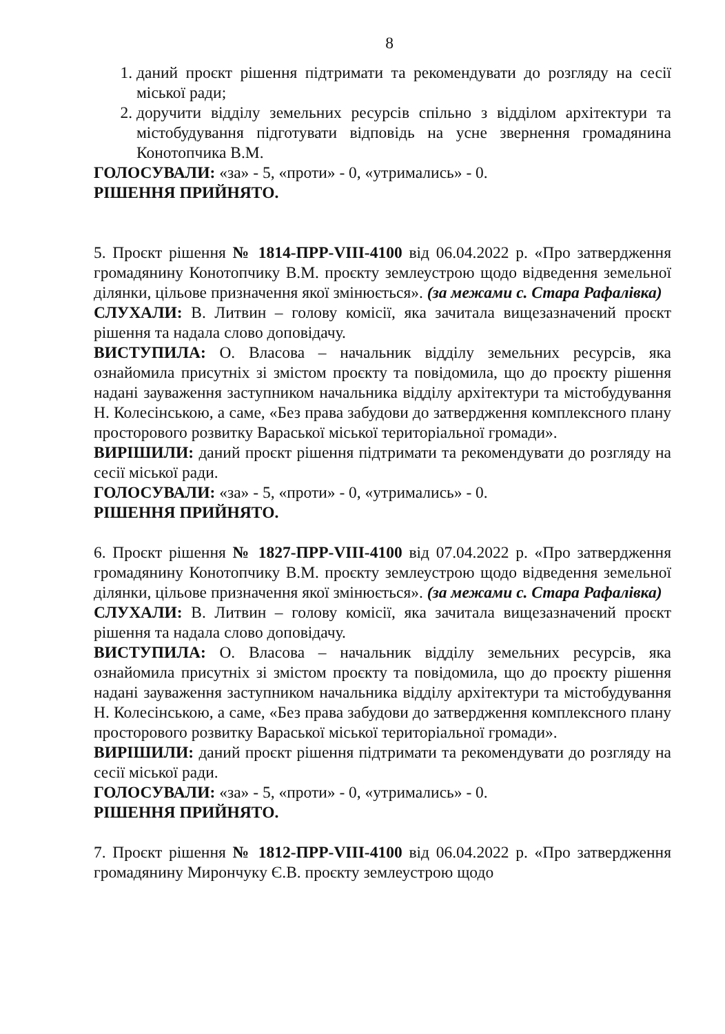8
1. даний проєкт рішення підтримати та рекомендувати до розгляду на сесії міської ради;
2. доручити відділу земельних ресурсів спільно з відділом архітектури та містобудування підготувати відповідь на усне звернення громадянина Конотопчика В.М.
ГОЛОСУВАЛИ: «за» - 5, «проти» - 0, «утримались» - 0.
РІШЕННЯ ПРИЙНЯТО.
5. Проєкт рішення № 1814-ПРР-VIII-4100 від 06.04.2022 р. «Про затвердження громадянину Конотопчику В.М. проєкту землеустрою щодо відведення земельної ділянки, цільове призначення якої змінюється». (за межами с. Стара Рафалівка)
СЛУХАЛИ: В. Литвин – голову комісії, яка зачитала вищезазначений проєкт рішення та надала слово доповідачу.
ВИСТУПИЛА: О. Власова – начальник відділу земельних ресурсів, яка ознайомила присутніх зі змістом проєкту та повідомила, що до проєкту рішення надані зауваження заступником начальника відділу архітектури та містобудування Н. Колесінською, а саме, «Без права забудови до затвердження комплексного плану просторового розвитку Вараської міської територіальної громади».
ВИРІШИЛИ: даний проєкт рішення підтримати та рекомендувати до розгляду на сесії міської ради.
ГОЛОСУВАЛИ: «за» - 5, «проти» - 0, «утримались» - 0.
РІШЕННЯ ПРИЙНЯТО.
6. Проєкт рішення № 1827-ПРР-VIII-4100 від 07.04.2022 р. «Про затвердження громадянину Конотопчику В.М. проєкту землеустрою щодо відведення земельної ділянки, цільове призначення якої змінюється». (за межами с. Стара Рафалівка)
СЛУХАЛИ: В. Литвин – голову комісії, яка зачитала вищезазначений проєкт рішення та надала слово доповідачу.
ВИСТУПИЛА: О. Власова – начальник відділу земельних ресурсів, яка ознайомила присутніх зі змістом проєкту та повідомила, що до проєкту рішення надані зауваження заступником начальника відділу архітектури та містобудування Н. Колесінською, а саме, «Без права забудови до затвердження комплексного плану просторового розвитку Вараської міської територіальної громади».
ВИРІШИЛИ: даний проєкт рішення підтримати та рекомендувати до розгляду на сесії міської ради.
ГОЛОСУВАЛИ: «за» - 5, «проти» - 0, «утримались» - 0.
РІШЕННЯ ПРИЙНЯТО.
7. Проєкт рішення № 1812-ПРР-VIII-4100 від 06.04.2022 р. «Про затвердження громадянину Мирончуку Є.В. проєкту землеустрою щодо